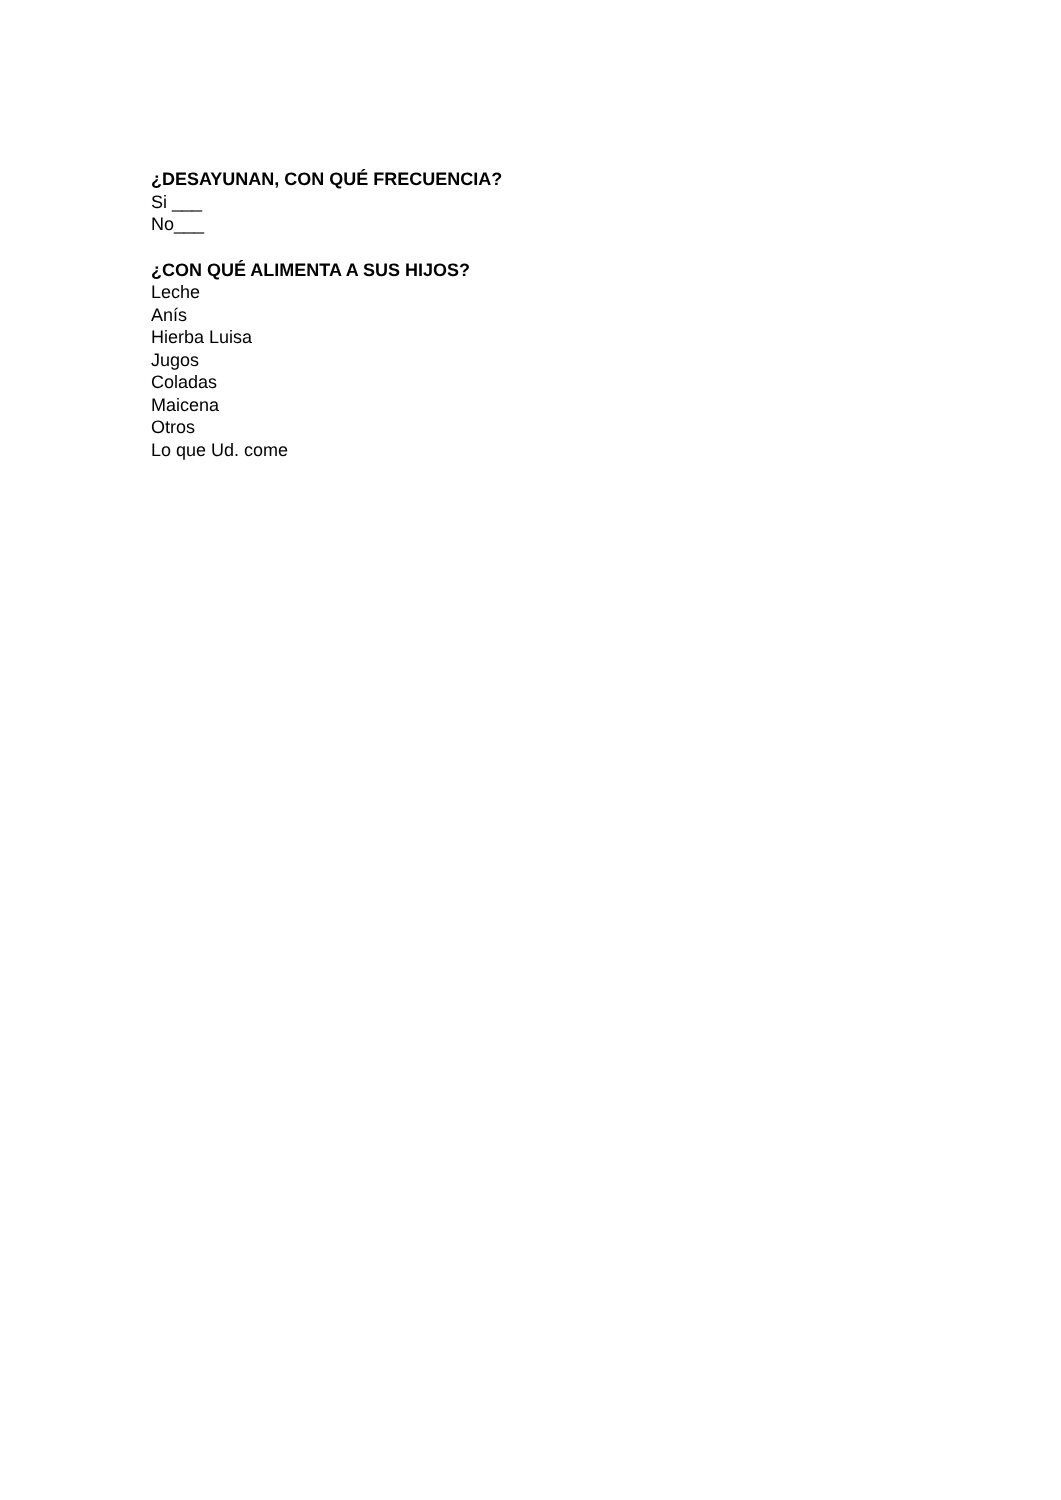¿DESAYUNAN, CON QUÉ FRECUENCIA?
Si ___
No___
¿CON QUÉ ALIMENTA A SUS HIJOS?
Leche
Anís
Hierba Luisa
Jugos
Coladas
Maicena
Otros
Lo que Ud. come